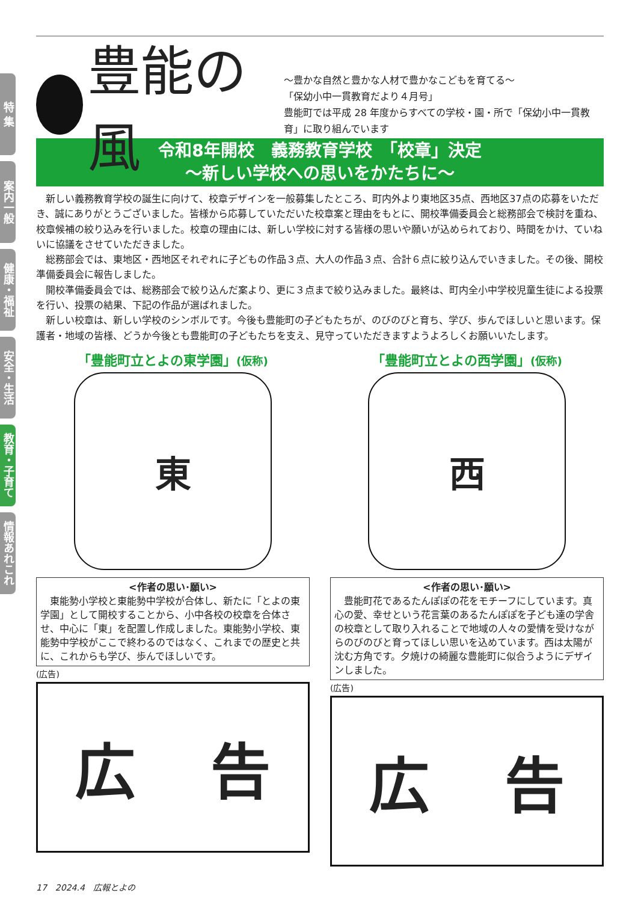特 集
案内一般
健康・福祉
安全・生活
教育・子育て
情報あれこれ
豊能の風
～豊かな自然と豊かな人材で豊かなこどもを育てる～
「保幼小中一貫教育だより４月号」
豊能町では平成 28 年度からすべての学校・園・所で「保幼小中一貫教育」に取り組んでいます
令和8年開校　義務教育学校　「校章」決定
～新しい学校への思いをかたちに～
新しい義務教育学校の誕生に向けて、校章デザインを一般募集したところ、町内外より東地区35点、西地区37点の応募をいただき、誠にありがとうございました。皆様から応募していただいた校章案と理由をもとに、開校準備委員会と総務部会で検討を重ね、校章候補の絞り込みを行いました。校章の理由には、新しい学校に対する皆様の思いや願いが込められており、時間をかけ、ていねいに協議をさせていただきました。
総務部会では、東地区・西地区それぞれに子どもの作品３点、大人の作品３点、合計６点に絞り込んでいきました。その後、開校準備委員会に報告しました。
開校準備委員会では、総務部会で絞り込んだ案より、更に３点まで絞り込みました。最終は、町内全小中学校児童生徒による投票を行い、投票の結果、下記の作品が選ばれました。
新しい校章は、新しい学校のシンボルです。今後も豊能町の子どもたちが、のびのびと育ち、学び、歩んでほしいと思います。保護者・地域の皆様、どうか今後とも豊能町の子どもたちを支え、見守っていただきますようよろしくお願いいたします。
「豊能町立とよの東学園」(仮称)
東
<作者の思い･願い>
　東能勢小学校と東能勢中学校が合体し、新たに「とよの東学園」として開校することから、小中各校の校章を合体させ、中心に「東」を配置し作成しました。東能勢小学校、東能勢中学校がここで終わるのではなく、これまでの歴史と共に、これからも学び、歩んでほしいです。
(広告)
広 告
「豊能町立とよの西学園」(仮称)
西
<作者の思い･願い>
　豊能町花であるたんぽぽの花をモチーフにしています。真心の愛、幸せという花言葉のあるたんぽぽを子ども達の学舎の校章として取り入れることで地域の人々の愛情を受けながらのびのびと育ってほしい思いを込めています。西は太陽が沈む方角です。夕焼けの綺麗な豊能町に似合うようにデザインしました。
(広告)
広 告
17　2024.4　広報とよの